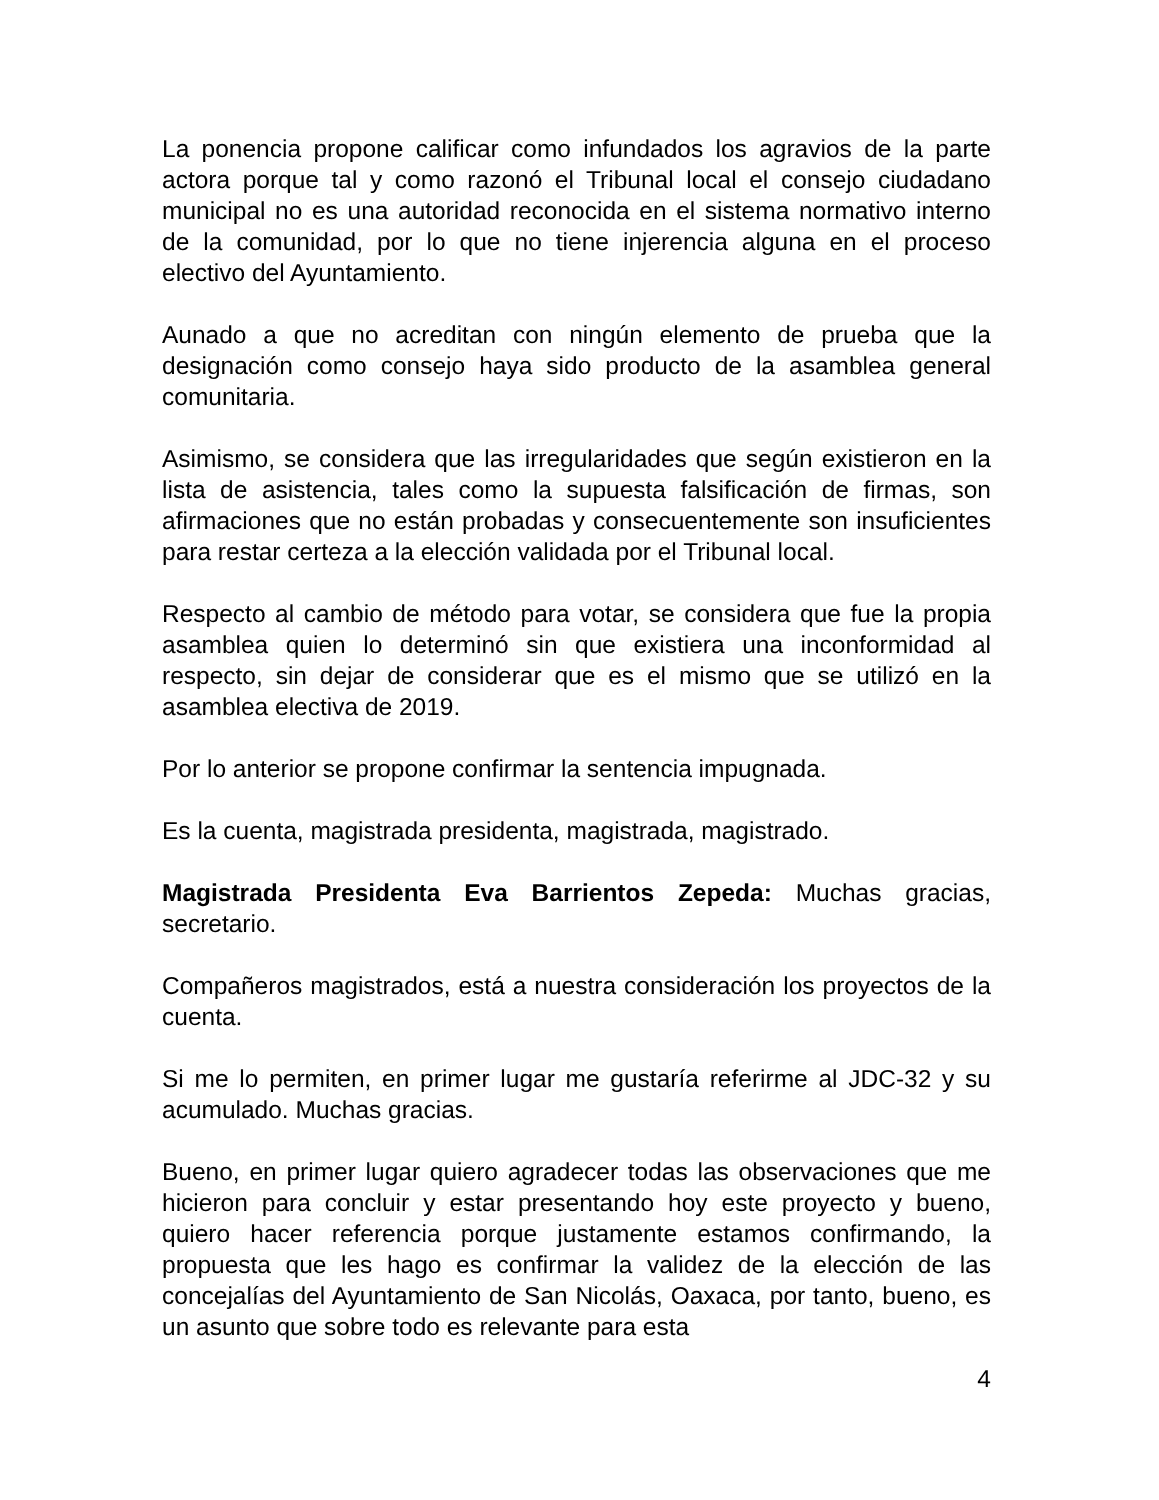La ponencia propone calificar como infundados los agravios de la parte actora porque tal y como razonó el Tribunal local el consejo ciudadano municipal no es una autoridad reconocida en el sistema normativo interno de la comunidad, por lo que no tiene injerencia alguna en el proceso electivo del Ayuntamiento.
Aunado a que no acreditan con ningún elemento de prueba que la designación como consejo haya sido producto de la asamblea general comunitaria.
Asimismo, se considera que las irregularidades que según existieron en la lista de asistencia, tales como la supuesta falsificación de firmas, son afirmaciones que no están probadas y consecuentemente son insuficientes para restar certeza a la elección validada por el Tribunal local.
Respecto al cambio de método para votar, se considera que fue la propia asamblea quien lo determinó sin que existiera una inconformidad al respecto, sin dejar de considerar que es el mismo que se utilizó en la asamblea electiva de 2019.
Por lo anterior se propone confirmar la sentencia impugnada.
Es la cuenta, magistrada presidenta, magistrada, magistrado.
Magistrada Presidenta Eva Barrientos Zepeda: Muchas gracias, secretario.
Compañeros magistrados, está a nuestra consideración los proyectos de la cuenta.
Si me lo permiten, en primer lugar me gustaría referirme al JDC-32 y su acumulado. Muchas gracias.
Bueno, en primer lugar quiero agradecer todas las observaciones que me hicieron para concluir y estar presentando hoy este proyecto y bueno, quiero hacer referencia porque justamente estamos confirmando, la propuesta que les hago es confirmar la validez de la elección de las concejalías del Ayuntamiento de San Nicolás, Oaxaca, por tanto, bueno, es un asunto que sobre todo es relevante para esta
4